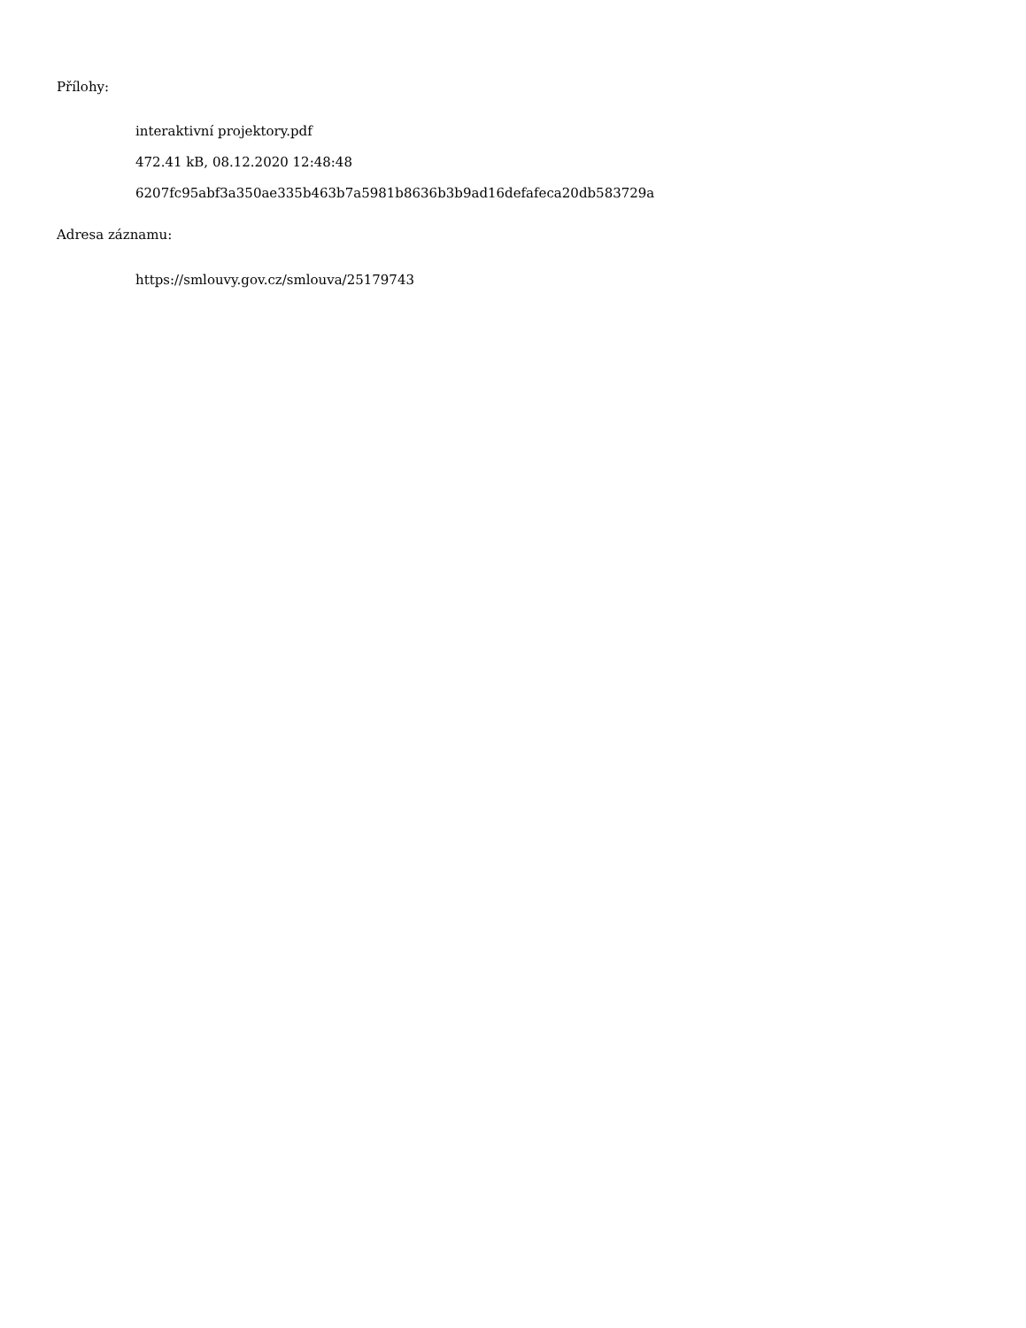Přílohy:
interaktivní projektory.pdf
472.41 kB, 08.12.2020 12:48:48
6207fc95abf3a350ae335b463b7a5981b8636b3b9ad16defafeca20db583729a
Adresa záznamu:
https://smlouvy.gov.cz/smlouva/25179743